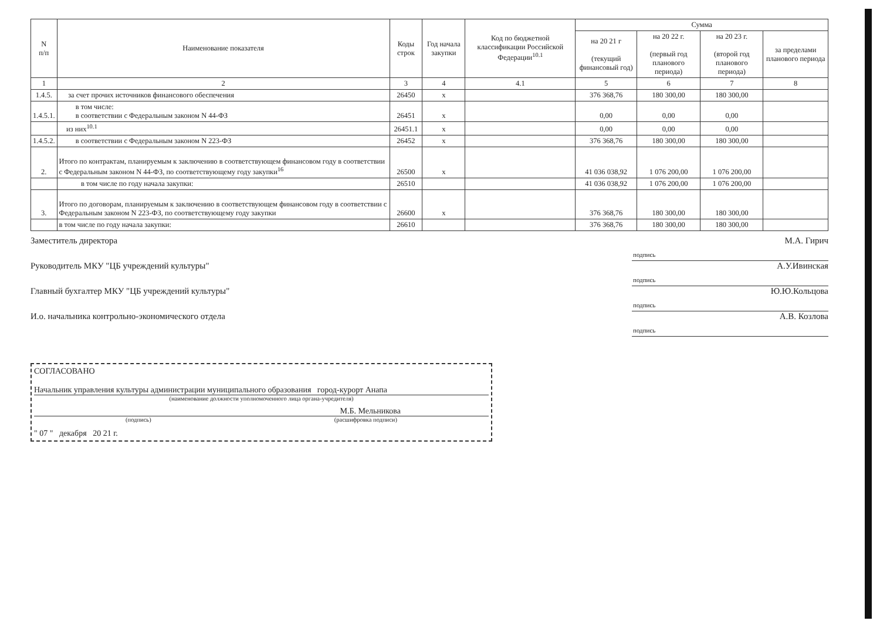| N п/п | Наименование показателя | Коды строк | Год начала закупки | Код по бюджетной классификации Российской Федерации<sup>10.1</sup> | Сумма | | | |
| --- | --- | --- | --- | --- | --- | --- | --- | --- |
| | | | | | на 20 21 г (текущий финансовый год) | на 20 22 г. (первый год планового периода) | на 20 23 г. (второй год планового периода) | за пределами планового периода |
| 1 | 2 | 3 | 4 | 4.1 | 5 | 6 | 7 | 8 |
| 1.4.5. | за счет прочих источников финансового обеспечения | 26450 | х | | 376 368,76 | 180 300,00 | 180 300,00 | |
| 1.4.5.1. | в том числе: в соответствии с Федеральным законом N 44-ФЗ | 26451 | х | | 0,00 | 0,00 | 0,00 | |
| | из них<sup>10.1</sup> | 26451.1 | х | | 0,00 | 0,00 | 0,00 | |
| 1.4.5.2. | в соответствии с Федеральным законом N 223-ФЗ | 26452 | х | | 376 368,76 | 180 300,00 | 180 300,00 | |
| 2. | Итого по контрактам, планируемым к заключению в соответствующем финансовом году в соответствии с Федеральным законом N 44-ФЗ, по соответствующему году закупки<sup>16</sup> | 26500 | х | | 41 036 038,92 | 1 076 200,00 | 1 076 200,00 | |
| | в том числе по году начала закупки: | 26510 | | | 41 036 038,92 | 1 076 200,00 | 1 076 200,00 | |
| 3. | Итого по договорам, планируемым к заключению в соответствующем финансовом году в соответствии с Федеральным законом N 223-ФЗ, по соответствующему году закупки | 26600 | х | | 376 368,76 | 180 300,00 | 180 300,00 | |
| | в том числе по году начала закупки: | 26610 | | | 376 368,76 | 180 300,00 | 180 300,00 | |
Заместитель директора М.А. Гирич
подпись
Руководитель МКУ "ЦБ учреждений культуры" А.У.Ивинская
подпись
Главный бухгалтер МКУ "ЦБ учреждений культуры" Ю.Ю.Кольцова
подпись
И.о. начальника контрольно-экономического отдела А.В. Козлова
подпись
СОГЛАСОВАНО
Начальник управления культуры администрации муниципального образования город-курорт Анапа
(наименование должности уполномоченного лица органа-учредителя)
М.Б. Мельникова
(подпись) (расшифровка подписи)
" 07 " декабря 20 21 г.